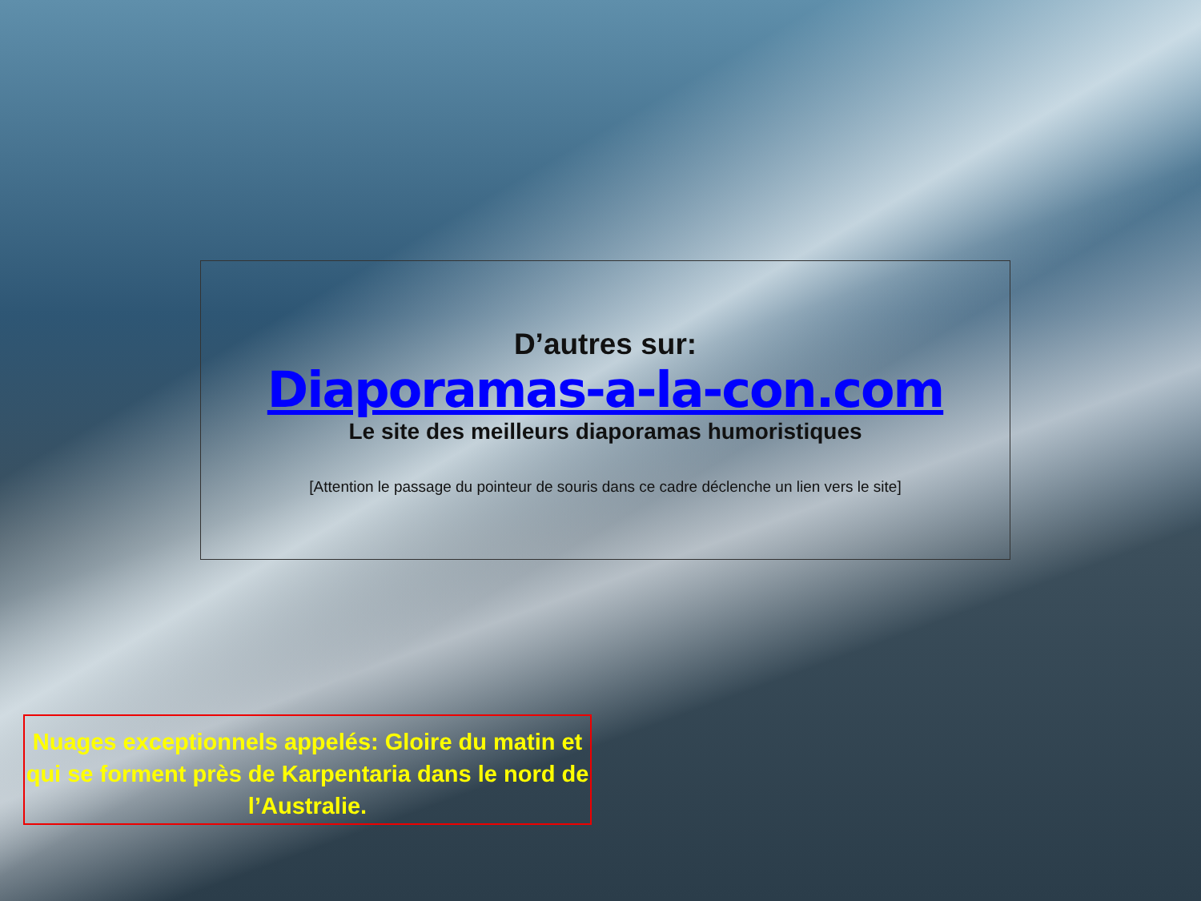D’autres sur:
Diaporamas-a-la-con.com
Le site des meilleurs diaporamas humoristiques
[Attention le passage du pointeur de souris dans ce cadre déclenche un lien vers le site]
Nuages exceptionnels appelés: Gloire du matin et qui se forment près de Karpentaria dans le nord de l’Australie.